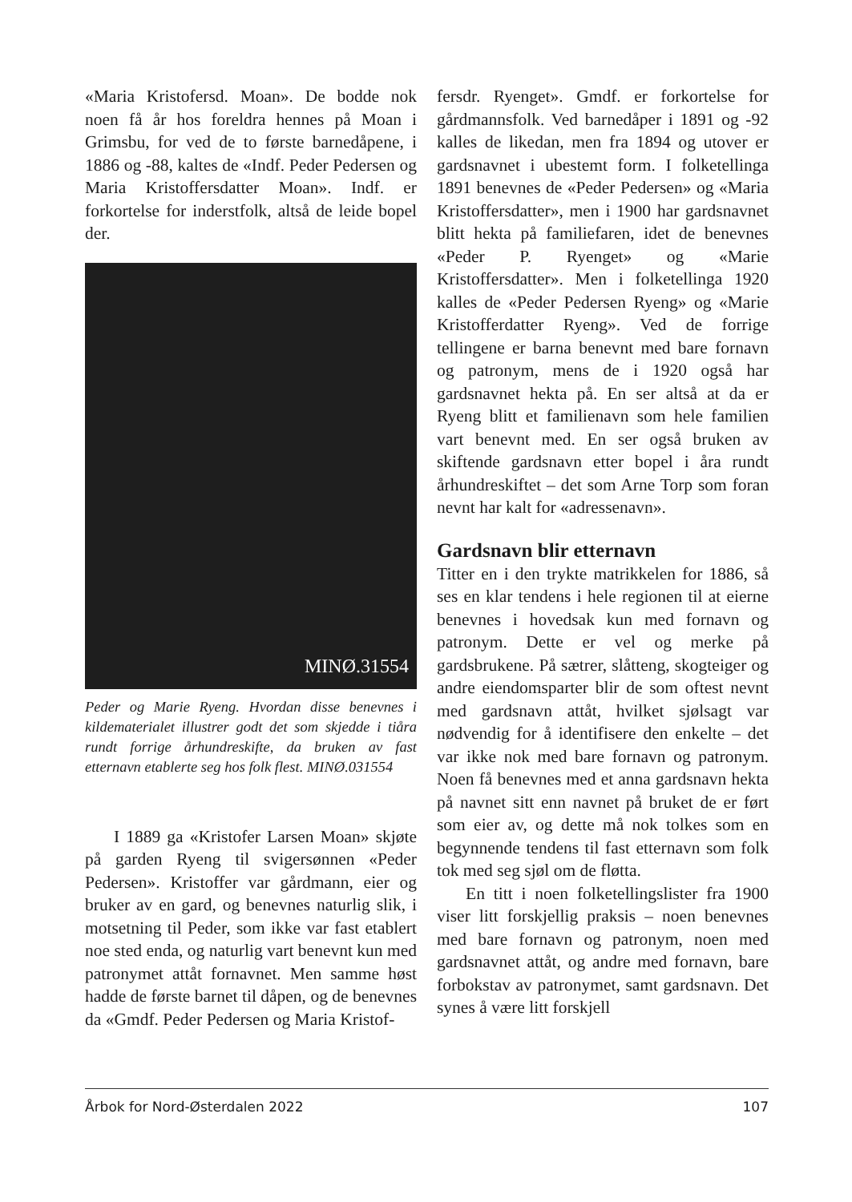«Maria Kristofersd. Moan». De bodde nok noen få år hos foreldra hennes på Moan i Grimsbu, for ved de to første barnedåpene, i 1886 og -88, kaltes de «Indf. Peder Pedersen og Maria Kristoffersdatter Moan». Indf. er forkortelse for inderstfolk, altså de leide bopel der.
MINØ.31554
Peder og Marie Ryeng. Hvordan disse benevnes i kildematerialet illustrer godt det som skjedde i tiåra rundt forrige århundreskifte, da bruken av fast etternavn etablerte seg hos folk flest. MINØ.031554
I 1889 ga «Kristofer Larsen Moan» skjøte på garden Ryeng til svigersønnen «Peder Pedersen». Kristoffer var gårdmann, eier og bruker av en gard, og benevnes naturlig slik, i motsetning til Peder, som ikke var fast etablert noe sted enda, og naturlig vart benevnt kun med patronymet attåt fornavnet. Men samme høst hadde de første barnet til dåpen, og de benevnes da «Gmdf. Peder Pedersen og Maria Kristof-
fersdr. Ryenget». Gmdf. er forkortelse for gårdmannsfolk. Ved barnedåper i 1891 og -92 kalles de likedan, men fra 1894 og utover er gardsnavnet i ubestemt form. I folketellinga 1891 benevnes de «Peder Pedersen» og «Maria Kristoffersdatter», men i 1900 har gardsnavnet blitt hekta på familiefaren, idet de benevnes «Peder P. Ryenget» og «Marie Kristoffersdatter». Men i folketellinga 1920 kalles de «Peder Pedersen Ryeng» og «Marie Kristofferdatter Ryeng». Ved de forrige tellingene er barna benevnt med bare fornavn og patronym, mens de i 1920 også har gardsnavnet hekta på. En ser altså at da er Ryeng blitt et familienavn som hele familien vart benevnt med. En ser også bruken av skiftende gardsnavn etter bopel i åra rundt århundreskiftet – det som Arne Torp som foran nevnt har kalt for «adressenavn».
Gardsnavn blir etternavn
Titter en i den trykte matrikkelen for 1886, så ses en klar tendens i hele regionen til at eierne benevnes i hovedsak kun med fornavn og patronym. Dette er vel og merke på gardsbrukene. På sætrer, slåtteng, skogteiger og andre eiendomsparter blir de som oftest nevnt med gardsnavn attåt, hvilket sjølsagt var nødvendig for å identifisere den enkelte – det var ikke nok med bare fornavn og patronym. Noen få benevnes med et anna gardsnavn hekta på navnet sitt enn navnet på bruket de er ført som eier av, og dette må nok tolkes som en begynnende tendens til fast etternavn som folk tok med seg sjøl om de fløtta.
En titt i noen folketellingslister fra 1900 viser litt forskjellig praksis – noen benevnes med bare fornavn og patronym, noen med gardsnavnet attåt, og andre med fornavn, bare forbokstav av patronymet, samt gardsnavn. Det synes å være litt forskjell
Årbok for Nord-Østerdalen 2022 107